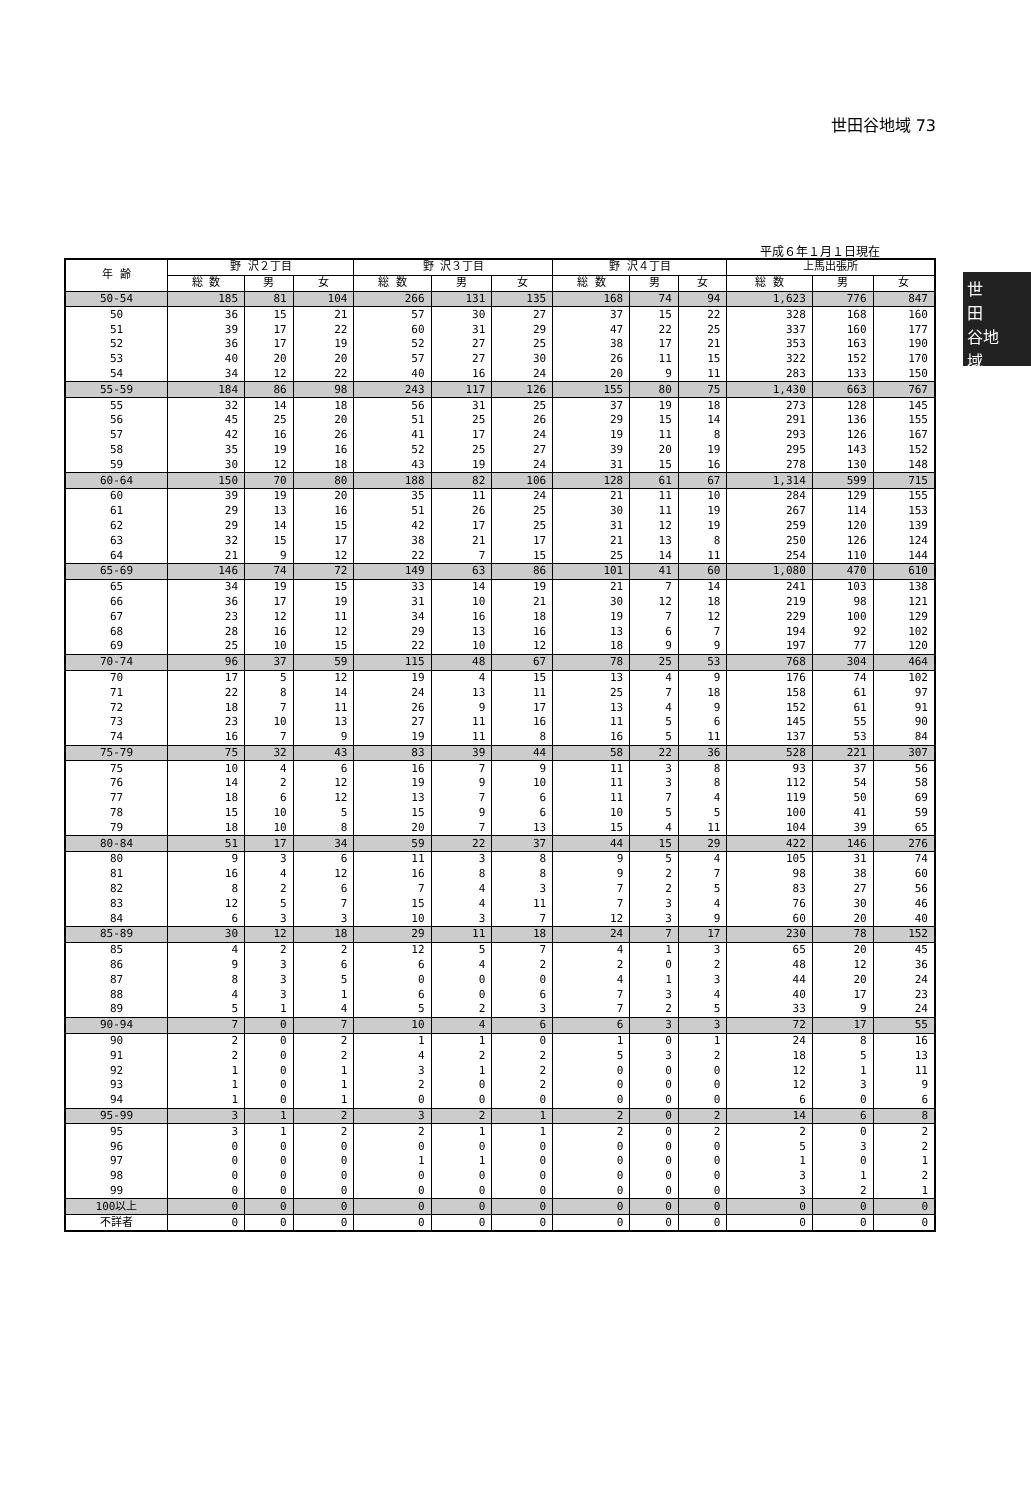世田谷地域 73
世
田
谷地
域
平成６年１月１日現在
| 年 齢 | 野 沢２丁目 | | | 野 沢３丁目 | | | 野 沢４丁目 | | | 上馬出張所 | | |
| --- | --- | --- | --- | --- | --- | --- | --- | --- | --- | --- | --- | --- |
| | 総 数 | 男 | 女 | 総 数 | 男 | 女 | 総 数 | 男 | 女 | 総 数 | 男 | 女 |
| 50-54 | 185 | 81 | 104 | 266 | 131 | 135 | 168 | 74 | 94 | 1,623 | 776 | 847 |
| 50 | 36 | 15 | 21 | 57 | 30 | 27 | 37 | 15 | 22 | 328 | 168 | 160 |
| 51 | 39 | 17 | 22 | 60 | 31 | 29 | 47 | 22 | 25 | 337 | 160 | 177 |
| 52 | 36 | 17 | 19 | 52 | 27 | 25 | 38 | 17 | 21 | 353 | 163 | 190 |
| 53 | 40 | 20 | 20 | 57 | 27 | 30 | 26 | 11 | 15 | 322 | 152 | 170 |
| 54 | 34 | 12 | 22 | 40 | 16 | 24 | 20 | 9 | 11 | 283 | 133 | 150 |
| 55-59 | 184 | 86 | 98 | 243 | 117 | 126 | 155 | 80 | 75 | 1,430 | 663 | 767 |
| 55 | 32 | 14 | 18 | 56 | 31 | 25 | 37 | 19 | 18 | 273 | 128 | 145 |
| 56 | 45 | 25 | 20 | 51 | 25 | 26 | 29 | 15 | 14 | 291 | 136 | 155 |
| 57 | 42 | 16 | 26 | 41 | 17 | 24 | 19 | 11 | 8 | 293 | 126 | 167 |
| 58 | 35 | 19 | 16 | 52 | 25 | 27 | 39 | 20 | 19 | 295 | 143 | 152 |
| 59 | 30 | 12 | 18 | 43 | 19 | 24 | 31 | 15 | 16 | 278 | 130 | 148 |
| 60-64 | 150 | 70 | 80 | 188 | 82 | 106 | 128 | 61 | 67 | 1,314 | 599 | 715 |
| 60 | 39 | 19 | 20 | 35 | 11 | 24 | 21 | 11 | 10 | 284 | 129 | 155 |
| 61 | 29 | 13 | 16 | 51 | 26 | 25 | 30 | 11 | 19 | 267 | 114 | 153 |
| 62 | 29 | 14 | 15 | 42 | 17 | 25 | 31 | 12 | 19 | 259 | 120 | 139 |
| 63 | 32 | 15 | 17 | 38 | 21 | 17 | 21 | 13 | 8 | 250 | 126 | 124 |
| 64 | 21 | 9 | 12 | 22 | 7 | 15 | 25 | 14 | 11 | 254 | 110 | 144 |
| 65-69 | 146 | 74 | 72 | 149 | 63 | 86 | 101 | 41 | 60 | 1,080 | 470 | 610 |
| 65 | 34 | 19 | 15 | 33 | 14 | 19 | 21 | 7 | 14 | 241 | 103 | 138 |
| 66 | 36 | 17 | 19 | 31 | 10 | 21 | 30 | 12 | 18 | 219 | 98 | 121 |
| 67 | 23 | 12 | 11 | 34 | 16 | 18 | 19 | 7 | 12 | 229 | 100 | 129 |
| 68 | 28 | 16 | 12 | 29 | 13 | 16 | 13 | 6 | 7 | 194 | 92 | 102 |
| 69 | 25 | 10 | 15 | 22 | 10 | 12 | 18 | 9 | 9 | 197 | 77 | 120 |
| 70-74 | 96 | 37 | 59 | 115 | 48 | 67 | 78 | 25 | 53 | 768 | 304 | 464 |
| 70 | 17 | 5 | 12 | 19 | 4 | 15 | 13 | 4 | 9 | 176 | 74 | 102 |
| 71 | 22 | 8 | 14 | 24 | 13 | 11 | 25 | 7 | 18 | 158 | 61 | 97 |
| 72 | 18 | 7 | 11 | 26 | 9 | 17 | 13 | 4 | 9 | 152 | 61 | 91 |
| 73 | 23 | 10 | 13 | 27 | 11 | 16 | 11 | 5 | 6 | 145 | 55 | 90 |
| 74 | 16 | 7 | 9 | 19 | 11 | 8 | 16 | 5 | 11 | 137 | 53 | 84 |
| 75-79 | 75 | 32 | 43 | 83 | 39 | 44 | 58 | 22 | 36 | 528 | 221 | 307 |
| 75 | 10 | 4 | 6 | 16 | 7 | 9 | 11 | 3 | 8 | 93 | 37 | 56 |
| 76 | 14 | 2 | 12 | 19 | 9 | 10 | 11 | 3 | 8 | 112 | 54 | 58 |
| 77 | 18 | 6 | 12 | 13 | 7 | 6 | 11 | 7 | 4 | 119 | 50 | 69 |
| 78 | 15 | 10 | 5 | 15 | 9 | 6 | 10 | 5 | 5 | 100 | 41 | 59 |
| 79 | 18 | 10 | 8 | 20 | 7 | 13 | 15 | 4 | 11 | 104 | 39 | 65 |
| 80-84 | 51 | 17 | 34 | 59 | 22 | 37 | 44 | 15 | 29 | 422 | 146 | 276 |
| 80 | 9 | 3 | 6 | 11 | 3 | 8 | 9 | 5 | 4 | 105 | 31 | 74 |
| 81 | 16 | 4 | 12 | 16 | 8 | 8 | 9 | 2 | 7 | 98 | 38 | 60 |
| 82 | 8 | 2 | 6 | 7 | 4 | 3 | 7 | 2 | 5 | 83 | 27 | 56 |
| 83 | 12 | 5 | 7 | 15 | 4 | 11 | 7 | 3 | 4 | 76 | 30 | 46 |
| 84 | 6 | 3 | 3 | 10 | 3 | 7 | 12 | 3 | 9 | 60 | 20 | 40 |
| 85-89 | 30 | 12 | 18 | 29 | 11 | 18 | 24 | 7 | 17 | 230 | 78 | 152 |
| 85 | 4 | 2 | 2 | 12 | 5 | 7 | 4 | 1 | 3 | 65 | 20 | 45 |
| 86 | 9 | 3 | 6 | 6 | 4 | 2 | 2 | 0 | 2 | 48 | 12 | 36 |
| 87 | 8 | 3 | 5 | 0 | 0 | 0 | 4 | 1 | 3 | 44 | 20 | 24 |
| 88 | 4 | 3 | 1 | 6 | 0 | 6 | 7 | 3 | 4 | 40 | 17 | 23 |
| 89 | 5 | 1 | 4 | 5 | 2 | 3 | 7 | 2 | 5 | 33 | 9 | 24 |
| 90-94 | 7 | 0 | 7 | 10 | 4 | 6 | 6 | 3 | 3 | 72 | 17 | 55 |
| 90 | 2 | 0 | 2 | 1 | 1 | 0 | 1 | 0 | 1 | 24 | 8 | 16 |
| 91 | 2 | 0 | 2 | 4 | 2 | 2 | 5 | 3 | 2 | 18 | 5 | 13 |
| 92 | 1 | 0 | 1 | 3 | 1 | 2 | 0 | 0 | 0 | 12 | 1 | 11 |
| 93 | 1 | 0 | 1 | 2 | 0 | 2 | 0 | 0 | 0 | 12 | 3 | 9 |
| 94 | 1 | 0 | 1 | 0 | 0 | 0 | 0 | 0 | 0 | 6 | 0 | 6 |
| 95-99 | 3 | 1 | 2 | 3 | 2 | 1 | 2 | 0 | 2 | 14 | 6 | 8 |
| 95 | 3 | 1 | 2 | 2 | 1 | 1 | 2 | 0 | 2 | 2 | 0 | 2 |
| 96 | 0 | 0 | 0 | 0 | 0 | 0 | 0 | 0 | 0 | 5 | 3 | 2 |
| 97 | 0 | 0 | 0 | 1 | 1 | 0 | 0 | 0 | 0 | 1 | 0 | 1 |
| 98 | 0 | 0 | 0 | 0 | 0 | 0 | 0 | 0 | 0 | 3 | 1 | 2 |
| 99 | 0 | 0 | 0 | 0 | 0 | 0 | 0 | 0 | 0 | 3 | 2 | 1 |
| 100以上 | 0 | 0 | 0 | 0 | 0 | 0 | 0 | 0 | 0 | 0 | 0 | 0 |
| 不詳者 | 0 | 0 | 0 | 0 | 0 | 0 | 0 | 0 | 0 | 0 | 0 | 0 |